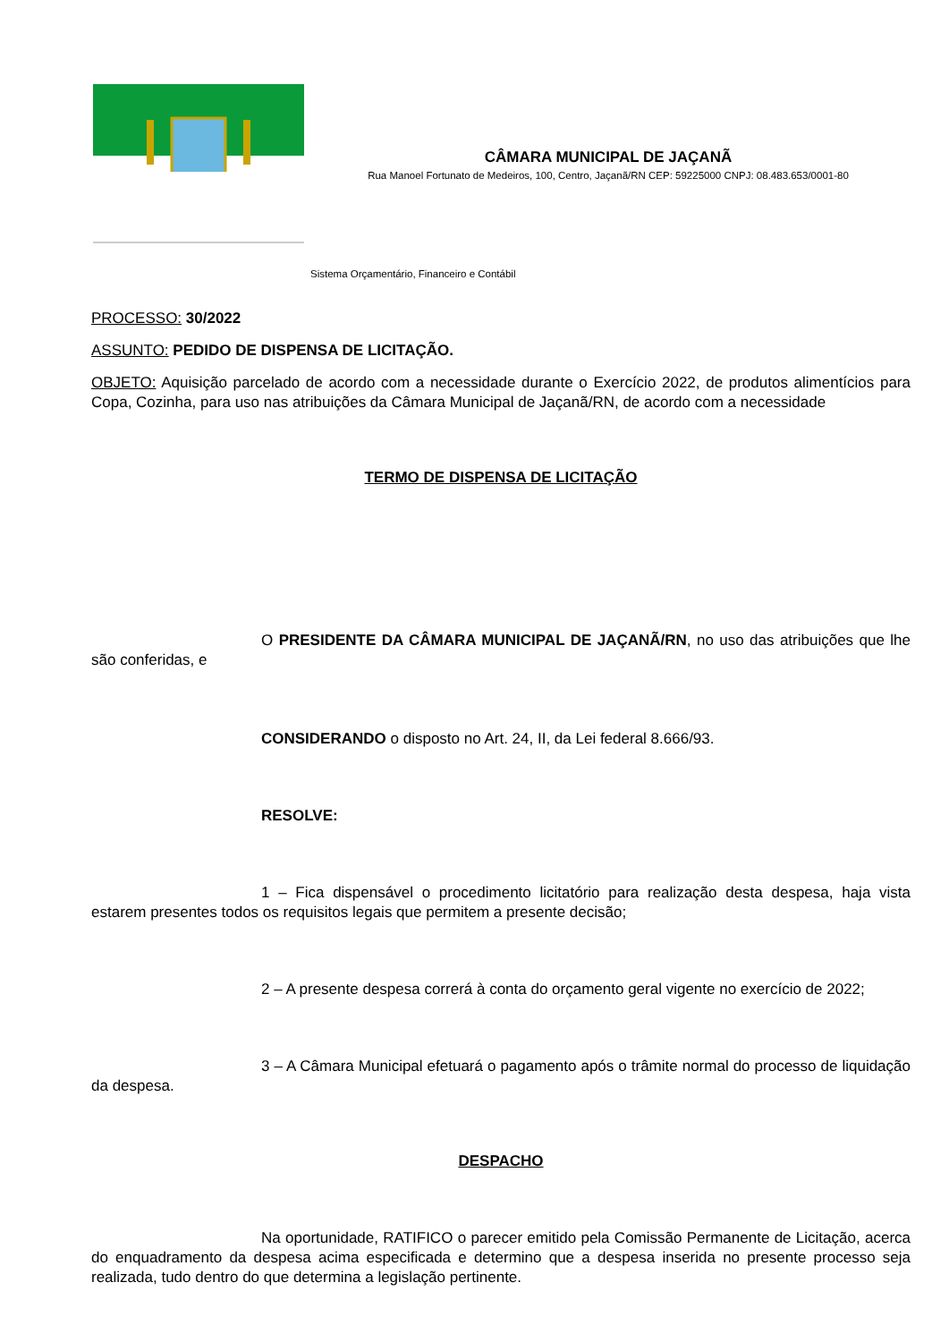CÂMARA MUNICIPAL DE JAÇANÃ
Rua Manoel Fortunato de Medeiros, 100, Centro, Jaçanã/RN CEP: 59225000 CNPJ: 08.483.653/0001-80
Sistema Orçamentário, Financeiro e Contábil
PROCESSO: 30/2022
ASSUNTO: PEDIDO DE DISPENSA DE LICITAÇÃO.
OBJETO: Aquisição parcelado de acordo com a necessidade durante o Exercício 2022, de produtos alimentícios para Copa, Cozinha, para uso nas atribuições da Câmara Municipal de Jaçanã/RN, de acordo com a necessidade
TERMO DE DISPENSA DE LICITAÇÃO
O PRESIDENTE DA CÂMARA MUNICIPAL DE JAÇANÃ/RN, no uso das atribuições que lhe são conferidas, e
CONSIDERANDO o disposto no Art. 24, II, da Lei federal 8.666/93.
RESOLVE:
1 – Fica dispensável o procedimento licitatório para realização desta despesa, haja vista estarem presentes todos os requisitos legais que permitem a presente decisão;
2 – A presente despesa correrá à conta do orçamento geral vigente no exercício de 2022;
3 – A Câmara Municipal efetuará o pagamento após o trâmite normal do processo de liquidação da despesa.
DESPACHO
Na oportunidade, RATIFICO o parecer emitido pela Comissão Permanente de Licitação, acerca do enquadramento da despesa acima especificada e determino que a despesa inserida no presente processo seja realizada, tudo dentro do que determina a legislação pertinente.